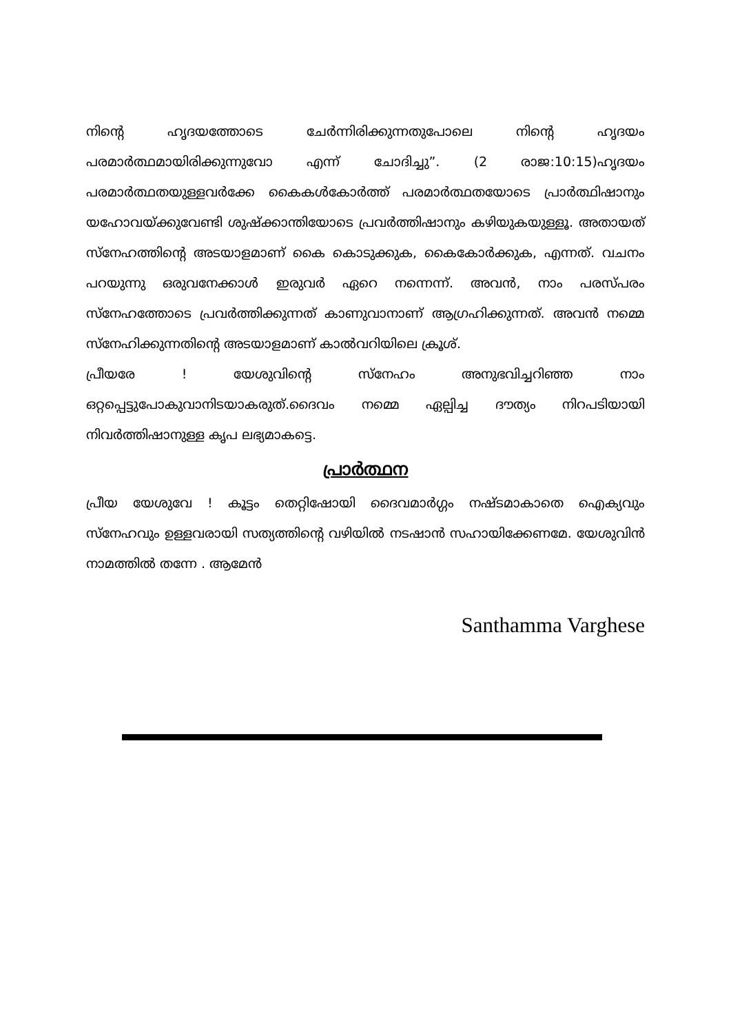നിന്റെ ഹൃദയത്തോടെ ചേർന്നിരിക്കുന്നതുപോലെ നിന്റെ ഹൃദയം പരമാർത്ഥമായിരിക്കുന്നുവോ എന്ന് ചോദിച്ചു”. (2 രാജ:10:15)ഹൃദയം പരമാർത്ഥതയുള്ളവർക്കേ കൈകൾകോർത്ത് പരമാർത്ഥതയോടെ പ്രാർത്ഥിഷാനും യഹോവയ്ക്കുവേണ്ടി ശുഷ്ക്കാന്തിയോടെ പ്രവർത്തിഷാനും കഴിയുകയുള്ളൂ. അതായത് സ്നേഹത്തിന്റെ അടയാളമാണ് കൈ കൊടുക്കുക, കൈകോർക്കുക, എന്നത്. വചനം പറയുന്നു ഒരുവനേക്കാൾ ഇരുവർ ഏറെ നന്നെന്ന്. അവൻ, നാം പരസ്പരം സ്നേഹത്തോടെ പ്രവർത്തിക്കുന്നത് കാണുവാനാണ് ആഗ്രഹിക്കുന്നത്. അവൻ നമ്മെ സ്നേഹിക്കുന്നതിന്റെ അടയാളമാണ് കാൽവറിയിലെ ക്രൂശ്.
പ്രീയരേ ! യേശുവിന്റെ സ്നേഹം അനുഭവിച്ചറിഞ്ഞ നാം ഒറ്റപ്പെട്ടുപോകുവാനിടയാകരുത്.ദൈവം നമ്മെ ഏല്പിച്ച ദൗത്യം നിറപടിയായി നിവർത്തിഷാനുള്ള കൃപ ലഭ്യമാകട്ടെ.
പ്രാർത്ഥന
പ്രീയ യേശുവേ ! കൂട്ടം തെറ്റിഷോയി ദൈവമാർഗ്ഗം നഷ്ടമാകാതെ ഐക്യവും സ്നേഹവും ഉള്ളവരായി സത്യത്തിന്റെ വഴിയിൽ നടഷാൻ സഹായിക്കേണമേ. യേശുവിൻ നാമത്തിൽ തന്നേ . ആമേൻ
Santhamma Varghese